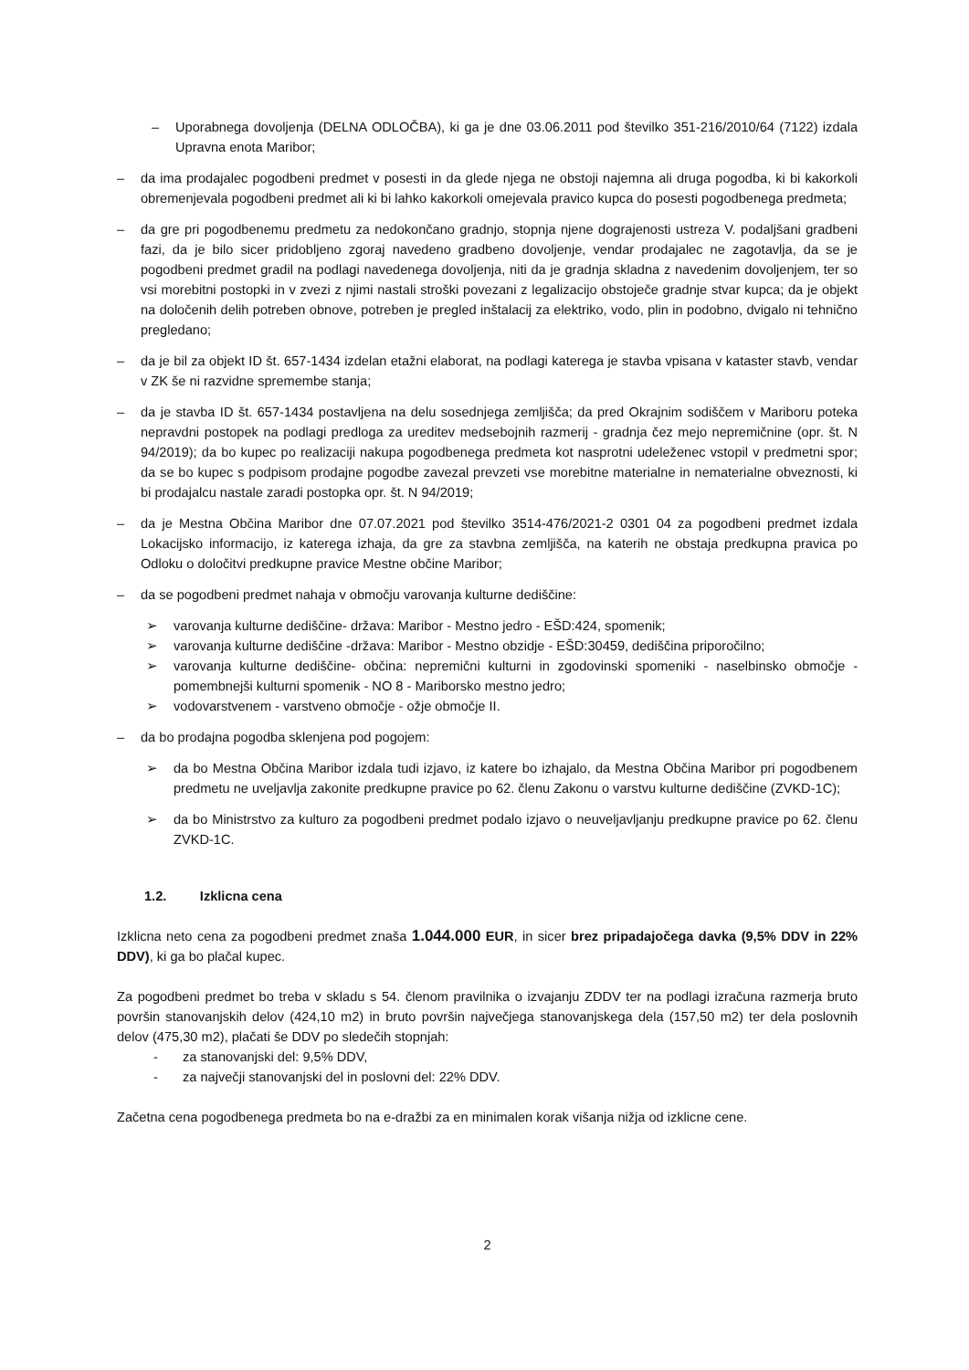– Uporabnega dovoljenja (DELNA ODLOČBA), ki ga je dne 03.06.2011 pod številko 351-216/2010/64 (7122) izdala Upravna enota Maribor;
– da ima prodajalec pogodbeni predmet v posesti in da glede njega ne obstoji najemna ali druga pogodba, ki bi kakorkoli obremenjevala pogodbeni predmet ali ki bi lahko kakorkoli omejevala pravico kupca do posesti pogodbenega predmeta;
– da gre pri pogodbenemu predmetu za nedokončano gradnjo, stopnja njene dograjenosti ustreza V. podaljšani gradbeni fazi, da je bilo sicer pridobljeno zgoraj navedeno gradbeno dovoljenje, vendar prodajalec ne zagotavlja, da se je pogodbeni predmet gradil na podlagi navedenega dovoljenja, niti da je gradnja skladna z navedenim dovoljenjem, ter so vsi morebitni postopki in v zvezi z njimi nastali stroški povezani z legalizacijo obstoječe gradnje stvar kupca; da je objekt na določenih delih potreben obnove, potreben je pregled inštalacij za elektriko, vodo, plin in podobno, dvigalo ni tehnično pregledano;
– da je bil za objekt ID št. 657-1434 izdelan etažni elaborat, na podlagi katerega je stavba vpisana v kataster stavb, vendar v ZK še ni razvidne spremembe stanja;
– da je stavba ID št. 657-1434 postavljena na delu sosednjega zemljišča; da pred Okrajnim sodiščem v Mariboru poteka nepravdni postopek na podlagi predloga za ureditev medsebojnih razmerij - gradnja čez mejo nepremičnine (opr. št. N 94/2019); da bo kupec po realizaciji nakupa pogodbenega predmeta kot nasprotni udeleženec vstopil v predmetni spor; da se bo kupec s podpisom prodajne pogodbe zavezal prevzeti vse morebitne materialne in nematerialne obveznosti, ki bi prodajalcu nastale zaradi postopka opr. št. N 94/2019;
– da je Mestna Občina Maribor dne 07.07.2021 pod številko 3514-476/2021-2 0301 04 za pogodbeni predmet izdala Lokacijsko informacijo, iz katerega izhaja, da gre za stavbna zemljišča, na katerih ne obstaja predkupna pravica po Odloku o določitvi predkupne pravice Mestne občine Maribor;
– da se pogodbeni predmet nahaja v območju varovanja kulturne dediščine:
➢ varovanja kulturne dediščine- država: Maribor - Mestno jedro - EŠD:424, spomenik;
➢ varovanja kulturne dediščine -država: Maribor - Mestno obzidje - EŠD:30459, dediščina priporočilno;
➢ varovanja kulturne dediščine- občina: nepremični kulturni in zgodovinski spomeniki - naselbinsko območje - pomembnejši kulturni spomenik - NO 8 - Mariborsko mestno jedro;
➢ vodovarstvenem - varstveno območje - ožje območje II.
– da bo prodajna pogodba sklenjena pod pogojem:
➢ da bo Mestna Občina Maribor izdala tudi izjavo, iz katere bo izhajalo, da Mestna Občina Maribor pri pogodbenem predmetu ne uveljavlja zakonite predkupne pravice po 62. členu Zakonu o varstvu kulturne dediščine (ZVKD-1C);
➢ da bo Ministrstvo za kulturo za pogodbeni predmet podalo izjavo o neuveljavljanju predkupne pravice po 62. členu ZVKD-1C.
1.2. Izklicna cena
Izklicna neto cena za pogodbeni predmet znaša 1.044.000 EUR, in sicer brez pripadajočega davka (9,5% DDV in 22% DDV), ki ga bo plačal kupec.
Za pogodbeni predmet bo treba v skladu s 54. členom pravilnika o izvajanju ZDDV ter na podlagi izračuna razmerja bruto površin stanovanjskih delov (424,10 m2) in bruto površin največjega stanovanjskega dela (157,50 m2) ter dela poslovnih delov (475,30 m2), plačati še DDV po sledečih stopnjah:
- za stanovanjski del: 9,5% DDV,
- za največji stanovanjski del in poslovni del: 22% DDV.
Začetna cena pogodbenega predmeta bo na e-dražbi za en minimalen korak višanja nižja od izklicne cene.
2